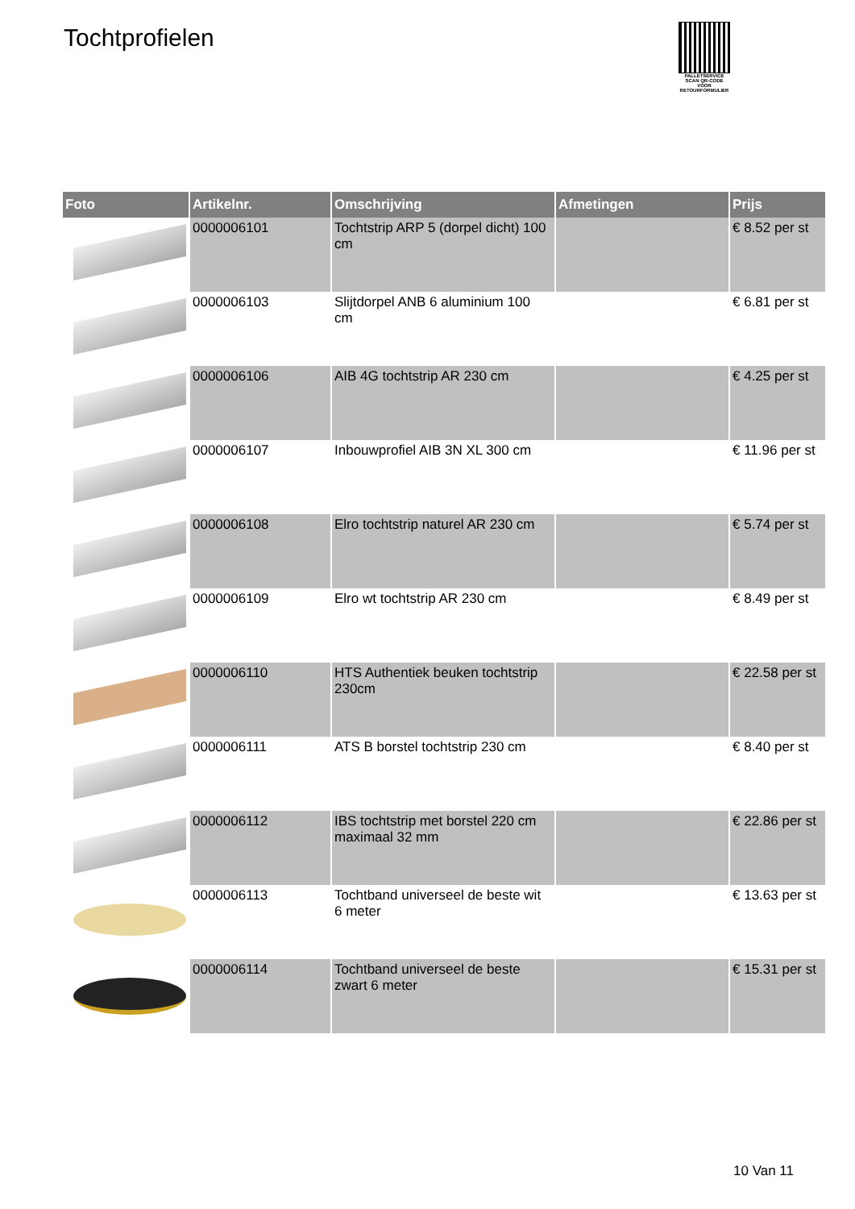Tochtprofielen
PALLETSERVICE
SCAN QR-CODE VOOR RETOURFORMULIER
| Foto | Artikelnr. | Omschrijving | Afmetingen | Prijs |
| --- | --- | --- | --- | --- |
| | 0000006101 | Tochtstrip ARP 5 (dorpel dicht) 100 cm | | € 8.52 per st |
| | 0000006103 | Slijtdorpel ANB 6 aluminium 100 cm | | € 6.81 per st |
| | 0000006106 | AIB 4G tochtstrip AR 230 cm | | € 4.25 per st |
| | 0000006107 | Inbouwprofiel AIB 3N XL 300 cm | | € 11.96 per st |
| | 0000006108 | Elro tochtstrip naturel AR 230 cm | | € 5.74 per st |
| | 0000006109 | Elro wt tochtstrip AR 230 cm | | € 8.49 per st |
| | 0000006110 | HTS Authentiek beuken tochtstrip 230cm | | € 22.58 per st |
| | 0000006111 | ATS B borstel tochtstrip 230 cm | | € 8.40 per st |
| | 0000006112 | IBS tochtstrip met borstel 220 cm maximaal 32 mm | | € 22.86 per st |
| | 0000006113 | Tochtband universeel de beste wit 6 meter | | € 13.63 per st |
| | 0000006114 | Tochtband universeel de beste zwart 6 meter | | € 15.31 per st |
10 Van 11